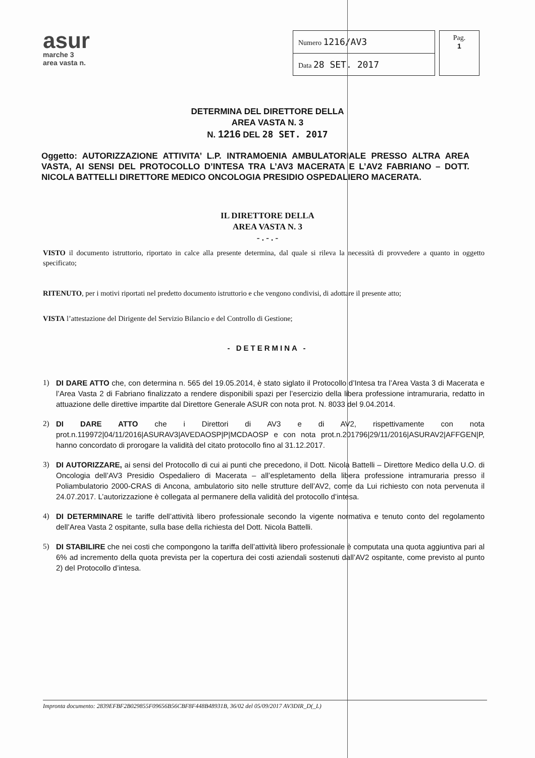asur
marche 3
area vasta n.
| Numero 1216/AV3 |
| Data 28 SET. 2017 |
Pag.
1
DETERMINA DEL DIRETTORE DELLA
AREA VASTA N. 3
N. 1216 DEL 28 SET. 2017
Oggetto: AUTORIZZAZIONE ATTIVITA’ L.P. INTRAMOENIA AMBULATORIALE PRESSO ALTRA AREA VASTA, AI SENSI DEL PROTOCOLLO D’INTESA TRA L’AV3 MACERATA E L’AV2 FABRIANO – DOTT. NICOLA BATTELLI DIRETTORE MEDICO ONCOLOGIA PRESIDIO OSPEDALIERO MACERATA.
IL DIRETTORE DELLA
AREA VASTA N. 3
- . - . -
VISTO il documento istruttorio, riportato in calce alla presente determina, dal quale si rileva la necessità di provvedere a quanto in oggetto specificato;
RITENUTO, per i motivi riportati nel predetto documento istruttorio e che vengono condivisi, di adottare il presente atto;
VISTA l’attestazione del Dirigente del Servizio Bilancio e del Controllo di Gestione;
- DETERMINA -
1) DI DARE ATTO che, con determina n. 565 del 19.05.2014, è stato siglato il Protocollo d’Intesa tra l’Area Vasta 3 di Macerata e l’Area Vasta 2 di Fabriano finalizzato a rendere disponibili spazi per l’esercizio della libera professione intramuraria, redatto in attuazione delle direttive impartite dal Direttore Generale ASUR con nota prot. N. 8033 del 9.04.2014.
2) DI DARE ATTO che i Direttori di AV3 e di AV2, rispettivamente con nota prot.n.119972|04/11/2016|ASURAV3|AVEDAOSP|P|MCDAOSP e con nota prot.n.201796|29/11/2016|ASURAV2|AFFGEN|P, hanno concordato di prorogare la validità del citato protocollo fino al 31.12.2017.
3) DI AUTORIZZARE, ai sensi del Protocollo di cui ai punti che precedono, il Dott. Nicola Battelli – Direttore Medico della U.O. di Oncologia dell’AV3 Presidio Ospedaliero di Macerata – all’espletamento della libera professione intramuraria presso il Poliambulatorio 2000-CRAS di Ancona, ambulatorio sito nelle strutture dell’AV2, come da Lui richiesto con nota pervenuta il 24.07.2017. L’autorizzazione è collegata al permanere della validità del protocollo d’intesa.
4) DI DETERMINARE le tariffe dell’attività libero professionale secondo la vigente normativa e tenuto conto del regolamento dell’Area Vasta 2 ospitante, sulla base della richiesta del Dott. Nicola Battelli.
5) DI STABILIRE che nei costi che compongono la tariffa dell’attività libero professionale è computata una quota aggiuntiva pari al 6% ad incremento della quota prevista per la copertura dei costi aziendali sostenuti dall’AV2 ospitante, come previsto al punto 2) del Protocollo d’intesa.
Impronta documento: 2839EFBF2B029855F09656B56CBF8F448B48931B, 36/02 del 05/09/2017 AV3DIR_D(_L)